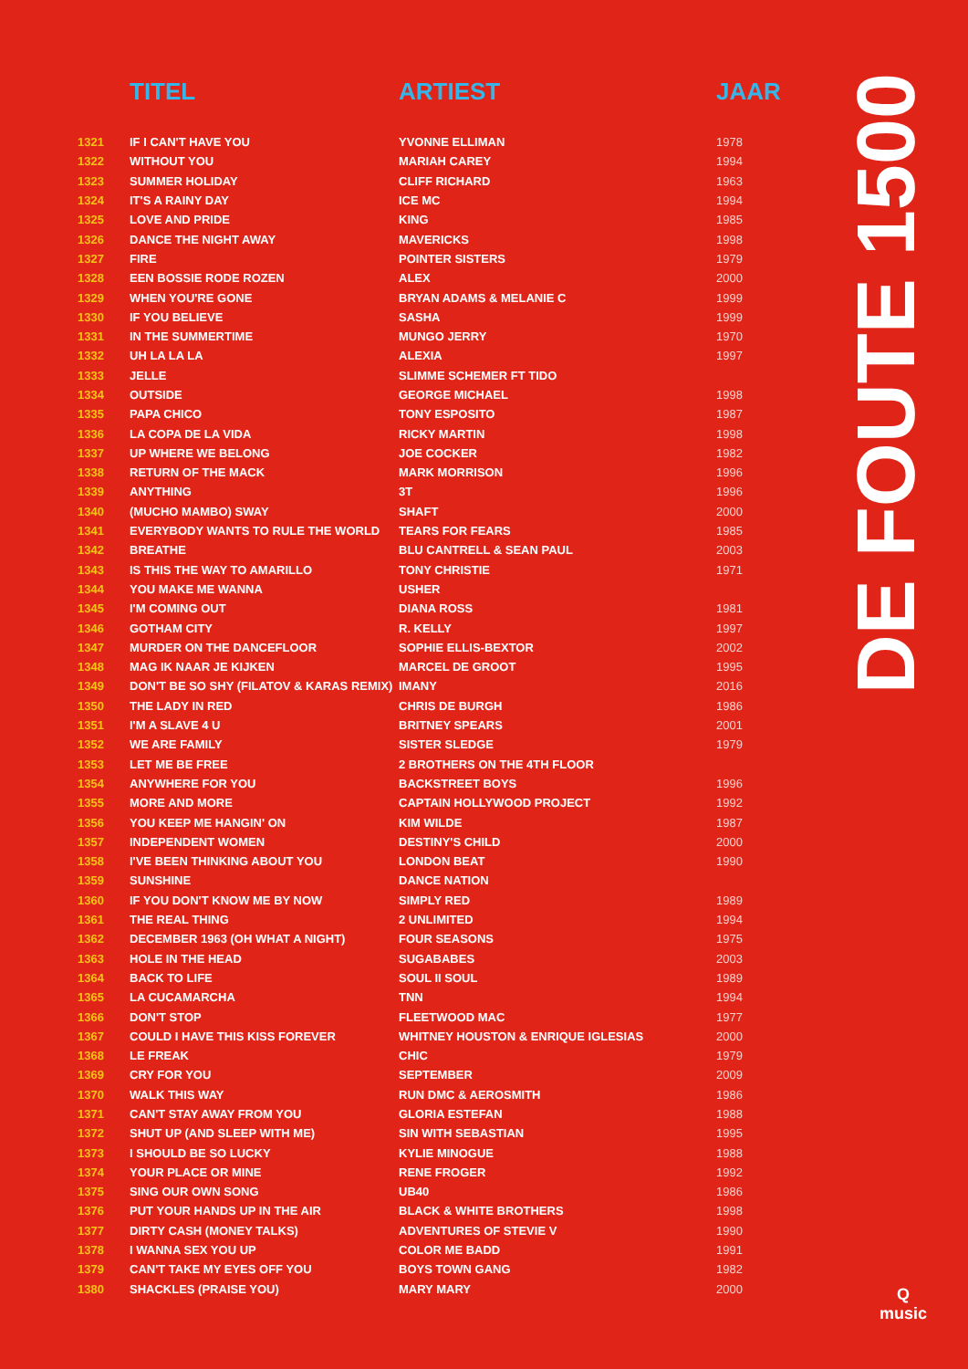| | TITEL | ARTIEST | JAAR |
| --- | --- | --- | --- |
| 1321 | IF I CAN'T HAVE YOU | YVONNE ELLIMAN | 1978 |
| 1322 | WITHOUT YOU | MARIAH CAREY | 1994 |
| 1323 | SUMMER HOLIDAY | CLIFF RICHARD | 1963 |
| 1324 | IT'S A RAINY DAY | ICE MC | 1994 |
| 1325 | LOVE AND PRIDE | KING | 1985 |
| 1326 | DANCE THE NIGHT AWAY | MAVERICKS | 1998 |
| 1327 | FIRE | POINTER SISTERS | 1979 |
| 1328 | EEN BOSSIE RODE ROZEN | ALEX | 2000 |
| 1329 | WHEN YOU'RE GONE | BRYAN ADAMS & MELANIE C | 1999 |
| 1330 | IF YOU BELIEVE | SASHA | 1999 |
| 1331 | IN THE SUMMERTIME | MUNGO JERRY | 1970 |
| 1332 | UH LA LA LA | ALEXIA | 1997 |
| 1333 | JELLE | SLIMME SCHEMER FT TIDO | |
| 1334 | OUTSIDE | GEORGE MICHAEL | 1998 |
| 1335 | PAPA CHICO | TONY ESPOSITO | 1987 |
| 1336 | LA COPA DE LA VIDA | RICKY MARTIN | 1998 |
| 1337 | UP WHERE WE BELONG | JOE COCKER | 1982 |
| 1338 | RETURN OF THE MACK | MARK MORRISON | 1996 |
| 1339 | ANYTHING | 3T | 1996 |
| 1340 | (MUCHO MAMBO) SWAY | SHAFT | 2000 |
| 1341 | EVERYBODY WANTS TO RULE THE WORLD | TEARS FOR FEARS | 1985 |
| 1342 | BREATHE | BLU CANTRELL & SEAN PAUL | 2003 |
| 1343 | IS THIS THE WAY TO AMARILLO | TONY CHRISTIE | 1971 |
| 1344 | YOU MAKE ME WANNA | USHER | |
| 1345 | I'M COMING OUT | DIANA ROSS | 1981 |
| 1346 | GOTHAM CITY | R. KELLY | 1997 |
| 1347 | MURDER ON THE DANCEFLOOR | SOPHIE ELLIS-BEXTOR | 2002 |
| 1348 | MAG IK NAAR JE KIJKEN | MARCEL DE GROOT | 1995 |
| 1349 | DON'T BE SO SHY (FILATOV & KARAS REMIX) | IMANY | 2016 |
| 1350 | THE LADY IN RED | CHRIS DE BURGH | 1986 |
| 1351 | I'M A SLAVE 4 U | BRITNEY SPEARS | 2001 |
| 1352 | WE ARE FAMILY | SISTER SLEDGE | 1979 |
| 1353 | LET ME BE FREE | 2 BROTHERS ON THE 4TH FLOOR | |
| 1354 | ANYWHERE FOR YOU | BACKSTREET BOYS | 1996 |
| 1355 | MORE AND MORE | CAPTAIN HOLLYWOOD PROJECT | 1992 |
| 1356 | YOU KEEP ME HANGIN' ON | KIM WILDE | 1987 |
| 1357 | INDEPENDENT WOMEN | DESTINY'S CHILD | 2000 |
| 1358 | I'VE BEEN THINKING ABOUT YOU | LONDON BEAT | 1990 |
| 1359 | SUNSHINE | DANCE NATION | |
| 1360 | IF YOU DON'T KNOW ME BY NOW | SIMPLY RED | 1989 |
| 1361 | THE REAL THING | 2 UNLIMITED | 1994 |
| 1362 | DECEMBER 1963 (OH WHAT A NIGHT) | FOUR SEASONS | 1975 |
| 1363 | HOLE IN THE HEAD | SUGABABES | 2003 |
| 1364 | BACK TO LIFE | SOUL II SOUL | 1989 |
| 1365 | LA CUCAMARCHA | TNN | 1994 |
| 1366 | DON'T STOP | FLEETWOOD MAC | 1977 |
| 1367 | COULD I HAVE THIS KISS FOREVER | WHITNEY HOUSTON & ENRIQUE IGLESIAS | 2000 |
| 1368 | LE FREAK | CHIC | 1979 |
| 1369 | CRY FOR YOU | SEPTEMBER | 2009 |
| 1370 | WALK THIS WAY | RUN DMC & AEROSMITH | 1986 |
| 1371 | CAN'T STAY AWAY FROM YOU | GLORIA ESTEFAN | 1988 |
| 1372 | SHUT UP (AND SLEEP WITH ME) | SIN WITH SEBASTIAN | 1995 |
| 1373 | I SHOULD BE SO LUCKY | KYLIE MINOGUE | 1988 |
| 1374 | YOUR PLACE OR MINE | RENE FROGER | 1992 |
| 1375 | SING OUR OWN SONG | UB40 | 1986 |
| 1376 | PUT YOUR HANDS UP IN THE AIR | BLACK & WHITE BROTHERS | 1998 |
| 1377 | DIRTY CASH (MONEY TALKS) | ADVENTURES OF STEVIE V | 1990 |
| 1378 | I WANNA SEX YOU UP | COLOR ME BADD | 1991 |
| 1379 | CAN'T TAKE MY EYES OFF YOU | BOYS TOWN GANG | 1982 |
| 1380 | SHACKLES (PRAISE YOU) | MARY MARY | 2000 |
DE FOUTE 1500
Q
music